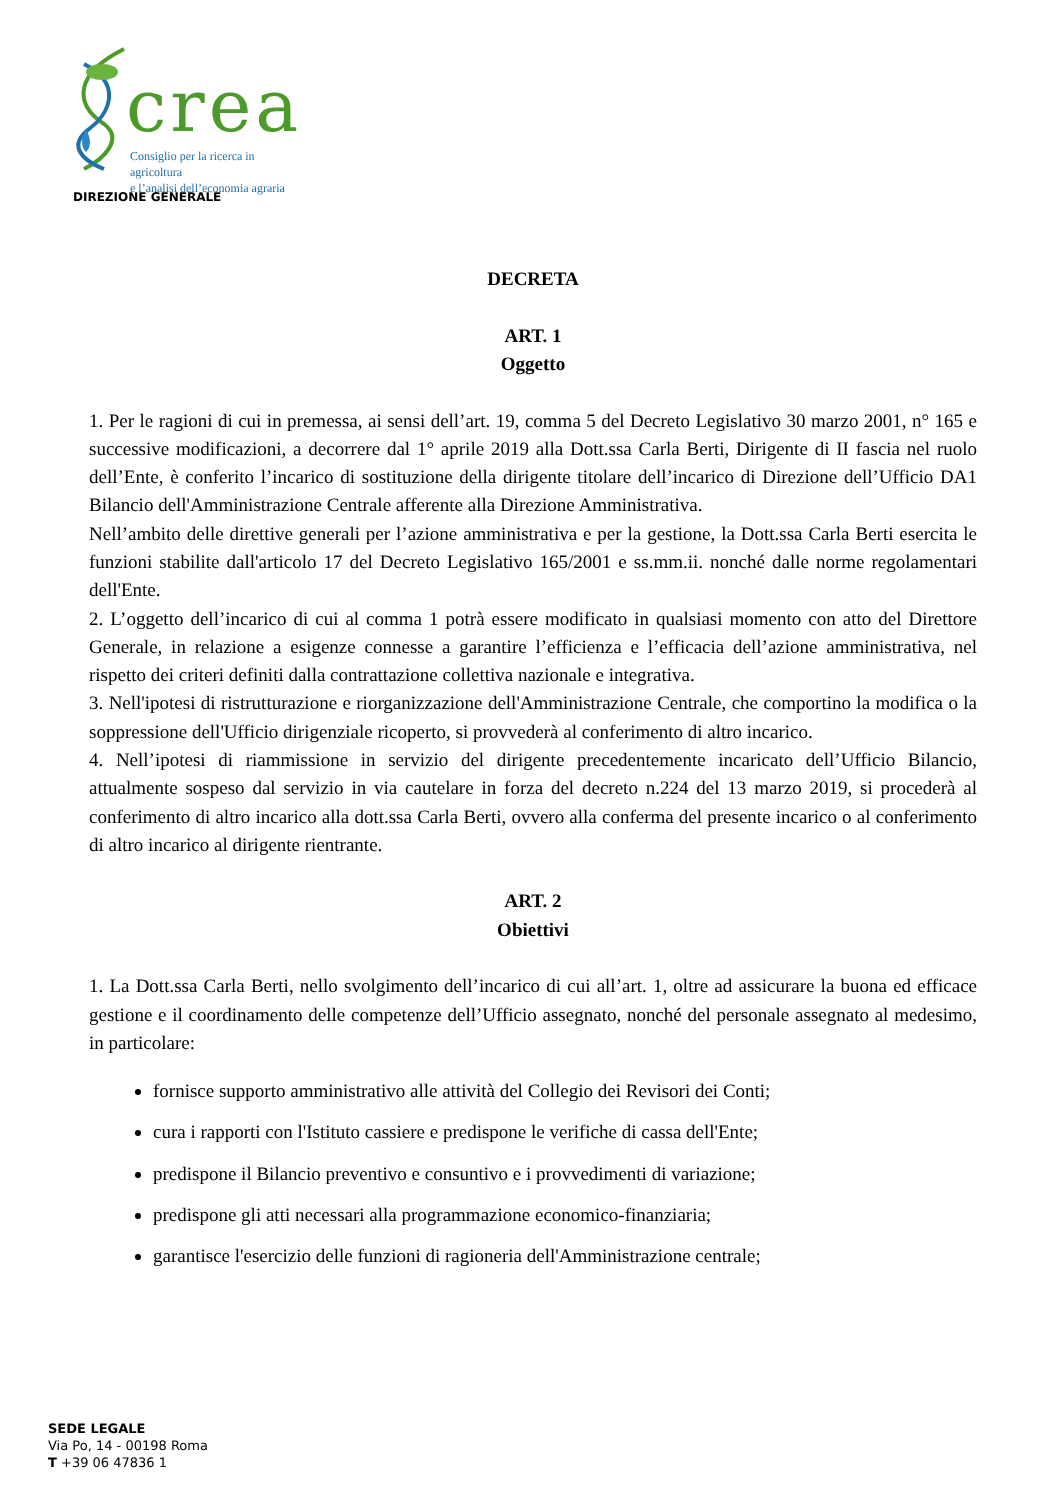crea
Consiglio per la ricerca in agricoltura
e l’analisi dell’economia agraria
DIREZIONE GENERALE
DECRETA
ART. 1
Oggetto
1. Per le ragioni di cui in premessa, ai sensi dell’art. 19, comma 5 del Decreto Legislativo 30 marzo 2001, n° 165 e successive modificazioni, a decorrere dal 1° aprile 2019 alla Dott.ssa Carla Berti, Dirigente di II fascia nel ruolo dell’Ente, è conferito l’incarico di sostituzione della dirigente titolare dell’incarico di Direzione dell’Ufficio DA1 Bilancio dell'Amministrazione Centrale afferente alla Direzione Amministrativa.
Nell’ambito delle direttive generali per l’azione amministrativa e per la gestione, la Dott.ssa Carla Berti esercita le funzioni stabilite dall'articolo 17 del Decreto Legislativo 165/2001 e ss.mm.ii. nonché dalle norme regolamentari dell'Ente.
2. L’oggetto dell’incarico di cui al comma 1 potrà essere modificato in qualsiasi momento con atto del Direttore Generale, in relazione a esigenze connesse a garantire l’efficienza e l’efficacia dell’azione amministrativa, nel rispetto dei criteri definiti dalla contrattazione collettiva nazionale e integrativa.
3. Nell'ipotesi di ristrutturazione e riorganizzazione dell'Amministrazione Centrale, che comportino la modifica o la soppressione dell'Ufficio dirigenziale ricoperto, si provvederà al conferimento di altro incarico.
4. Nell’ipotesi di riammissione in servizio del dirigente precedentemente incaricato dell’Ufficio Bilancio, attualmente sospeso dal servizio in via cautelare in forza del decreto n.224 del 13 marzo 2019, si procederà al conferimento di altro incarico alla dott.ssa Carla Berti, ovvero alla conferma del presente incarico o al conferimento di altro incarico al dirigente rientrante.
ART. 2
Obiettivi
1. La Dott.ssa Carla Berti, nello svolgimento dell’incarico di cui all’art. 1, oltre ad assicurare la buona ed efficace gestione e il coordinamento delle competenze dell’Ufficio assegnato, nonché del personale assegnato al medesimo, in particolare:
fornisce supporto amministrativo alle attività del Collegio dei Revisori dei Conti;
cura i rapporti con l'Istituto cassiere e predispone le verifiche di cassa dell'Ente;
predispone il Bilancio preventivo e consuntivo e i provvedimenti di variazione;
predispone gli atti necessari alla programmazione economico-finanziaria;
garantisce l'esercizio delle funzioni di ragioneria dell'Amministrazione centrale;
SEDE LEGALE
Via Po, 14 - 00198 Roma
T +39 06 47836 1